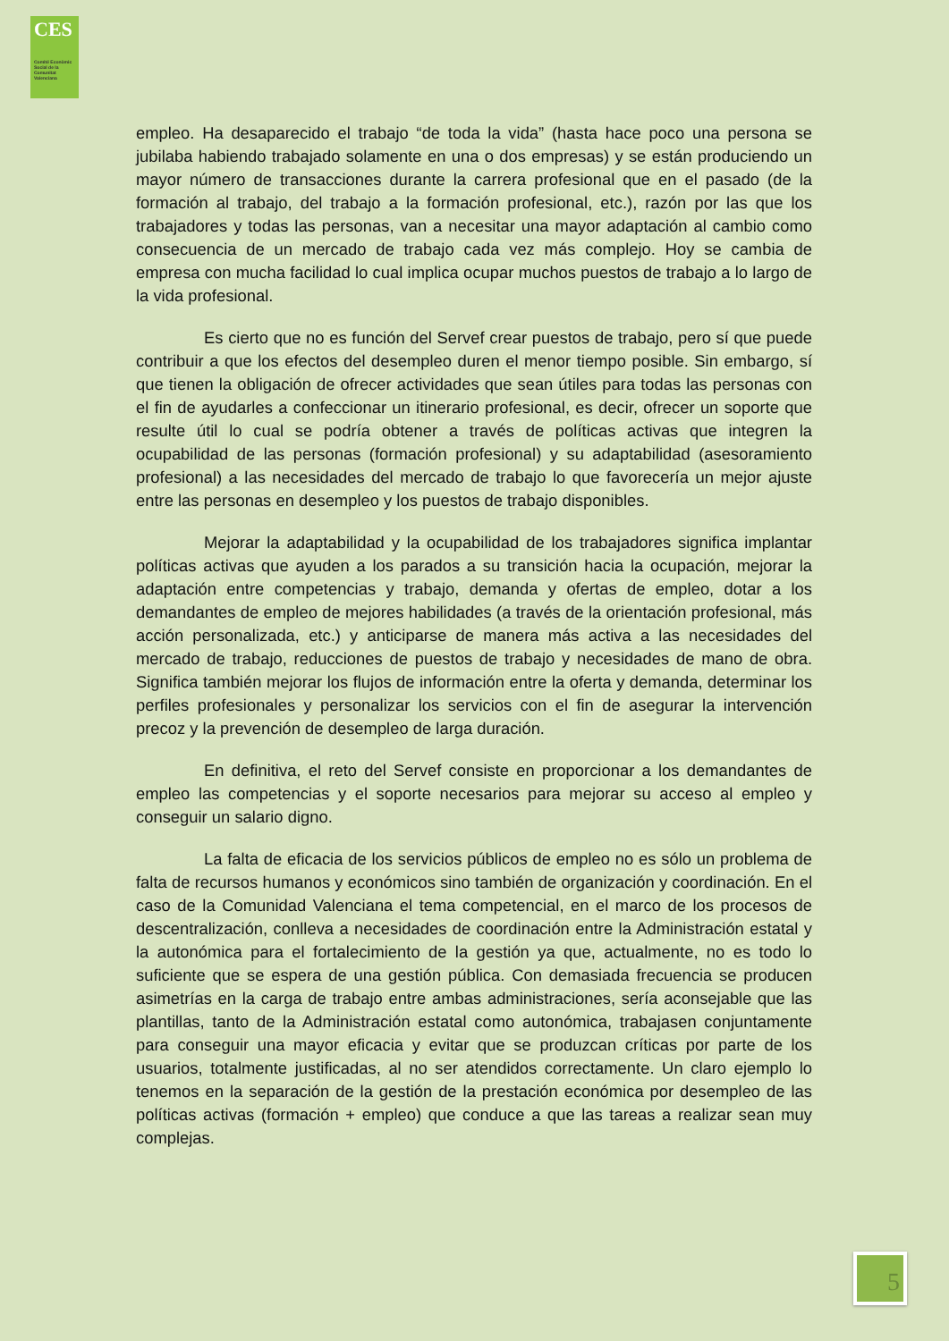CES
Comité Econòmic Social de la Comunitat Valenciana
empleo. Ha desaparecido el trabajo “de toda la vida” (hasta hace poco una persona se jubilaba habiendo trabajado solamente en una o dos empresas) y se están produciendo un mayor número de transacciones durante la carrera profesional que en el pasado (de la formación al trabajo, del trabajo a la formación profesional, etc.), razón por las que los trabajadores y todas las personas, van a necesitar una mayor adaptación al cambio como consecuencia de un mercado de trabajo cada vez más complejo. Hoy se cambia de empresa con mucha facilidad lo cual implica ocupar muchos puestos de trabajo a lo largo de la vida profesional.
Es cierto que no es función del Servef crear puestos de trabajo, pero sí que puede contribuir a que los efectos del desempleo duren el menor tiempo posible. Sin embargo, sí que tienen la obligación de ofrecer actividades que sean útiles para todas las personas con el fin de ayudarles a confeccionar un itinerario profesional, es decir, ofrecer un soporte que resulte útil lo cual se podría obtener a través de políticas activas que integren la ocupabilidad de las personas (formación profesional) y su adaptabilidad (asesoramiento profesional) a las necesidades del mercado de trabajo lo que favorecería un mejor ajuste entre las personas en desempleo y los puestos de trabajo disponibles.
Mejorar la adaptabilidad y la ocupabilidad de los trabajadores significa implantar políticas activas que ayuden a los parados a su transición hacia la ocupación, mejorar la adaptación entre competencias y trabajo, demanda y ofertas de empleo, dotar a los demandantes de empleo de mejores habilidades (a través de la orientación profesional, más acción personalizada, etc.) y anticiparse de manera más activa a las necesidades del mercado de trabajo, reducciones de puestos de trabajo y necesidades de mano de obra. Significa también mejorar los flujos de información entre la oferta y demanda, determinar los perfiles profesionales y personalizar los servicios con el fin de asegurar la intervención precoz y la prevención de desempleo de larga duración.
En definitiva, el reto del Servef consiste en proporcionar a los demandantes de empleo las competencias y el soporte necesarios para mejorar su acceso al empleo y conseguir un salario digno.
La falta de eficacia de los servicios públicos de empleo no es sólo un problema de falta de recursos humanos y económicos sino también de organización y coordinación. En el caso de la Comunidad Valenciana el tema competencial, en el marco de los procesos de descentralización, conlleva a necesidades de coordinación entre la Administración estatal y la autonómica para el fortalecimiento de la gestión ya que, actualmente, no es todo lo suficiente que se espera de una gestión pública. Con demasiada frecuencia se producen asimetrías en la carga de trabajo entre ambas administraciones, sería aconsejable que las plantillas, tanto de la Administración estatal como autonómica, trabajasen conjuntamente para conseguir una mayor eficacia y evitar que se produzcan críticas por parte de los usuarios, totalmente justificadas, al no ser atendidos correctamente. Un claro ejemplo lo tenemos en la separación de la gestión de la prestación económica por desempleo de las políticas activas (formación + empleo) que conduce a que las tareas a realizar sean muy complejas.
5